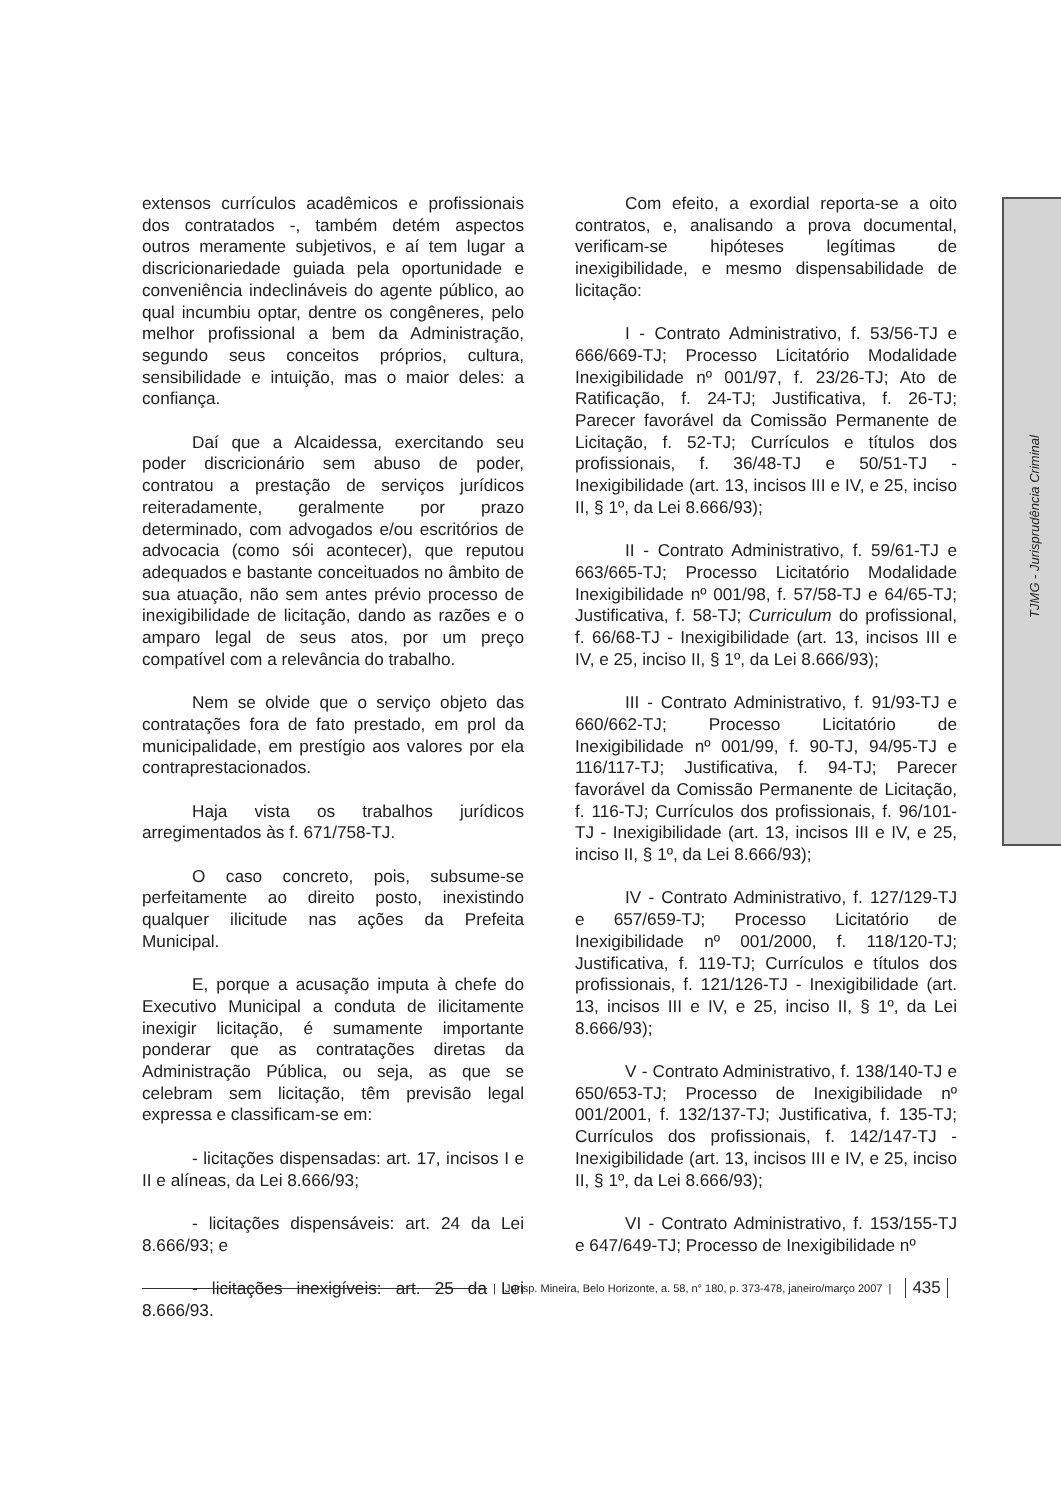extensos currículos acadêmicos e profissionais dos contratados -, também detém aspectos outros meramente subjetivos, e aí tem lugar a discricionariedade guiada pela oportunidade e conveniência indeclináveis do agente público, ao qual incumbiu optar, dentre os congêneres, pelo melhor profissional a bem da Administração, segundo seus conceitos próprios, cultura, sensibilidade e intuição, mas o maior deles: a confiança.
Daí que a Alcaidessa, exercitando seu poder discricionário sem abuso de poder, contratou a prestação de serviços jurídicos reiteradamente, geralmente por prazo determinado, com advogados e/ou escritórios de advocacia (como sói acontecer), que reputou adequados e bastante conceituados no âmbito de sua atuação, não sem antes prévio processo de inexigibilidade de licitação, dando as razões e o amparo legal de seus atos, por um preço compatível com a relevância do trabalho.
Nem se olvide que o serviço objeto das contratações fora de fato prestado, em prol da municipalidade, em prestígio aos valores por ela contraprestacionados.
Haja vista os trabalhos jurídicos arregimentados às f. 671/758-TJ.
O caso concreto, pois, subsume-se perfeitamente ao direito posto, inexistindo qualquer ilicitude nas ações da Prefeita Municipal.
E, porque a acusação imputa à chefe do Executivo Municipal a conduta de ilicitamente inexigir licitação, é sumamente importante ponderar que as contratações diretas da Administração Pública, ou seja, as que se celebram sem licitação, têm previsão legal expressa e classificam-se em:
- licitações dispensadas: art. 17, incisos I e II e alíneas, da Lei 8.666/93;
- licitações dispensáveis: art. 24 da Lei 8.666/93; e
- licitações inexigíveis: art. 25 da Lei 8.666/93.
Com efeito, a exordial reporta-se a oito contratos, e, analisando a prova documental, verificam-se hipóteses legítimas de inexigibilidade, e mesmo dispensabilidade de licitação:
I - Contrato Administrativo, f. 53/56-TJ e 666/669-TJ; Processo Licitatório Modalidade Inexigibilidade nº 001/97, f. 23/26-TJ; Ato de Ratificação, f. 24-TJ; Justificativa, f. 26-TJ; Parecer favorável da Comissão Permanente de Licitação, f. 52-TJ; Currículos e títulos dos profissionais, f. 36/48-TJ e 50/51-TJ - Inexigibilidade (art. 13, incisos III e IV, e 25, inciso II, § 1º, da Lei 8.666/93);
II - Contrato Administrativo, f. 59/61-TJ e 663/665-TJ; Processo Licitatório Modalidade Inexigibilidade nº 001/98, f. 57/58-TJ e 64/65-TJ; Justificativa, f. 58-TJ; Curriculum do profissional, f. 66/68-TJ - Inexigibilidade (art. 13, incisos III e IV, e 25, inciso II, § 1º, da Lei 8.666/93);
III - Contrato Administrativo, f. 91/93-TJ e 660/662-TJ; Processo Licitatório de Inexigibilidade nº 001/99, f. 90-TJ, 94/95-TJ e 116/117-TJ; Justificativa, f. 94-TJ; Parecer favorável da Comissão Permanente de Licitação, f. 116-TJ; Currículos dos profissionais, f. 96/101-TJ - Inexigibilidade (art. 13, incisos III e IV, e 25, inciso II, § 1º, da Lei 8.666/93);
IV - Contrato Administrativo, f. 127/129-TJ e 657/659-TJ; Processo Licitatório de Inexigibilidade nº 001/2000, f. 118/120-TJ; Justificativa, f. 119-TJ; Currículos e títulos dos profissionais, f. 121/126-TJ - Inexigibilidade (art. 13, incisos III e IV, e 25, inciso II, § 1º, da Lei 8.666/93);
V - Contrato Administrativo, f. 138/140-TJ e 650/653-TJ; Processo de Inexigibilidade nº 001/2001, f. 132/137-TJ; Justificativa, f. 135-TJ; Currículos dos profissionais, f. 142/147-TJ - Inexigibilidade (art. 13, incisos III e IV, e 25, inciso II, § 1º, da Lei 8.666/93);
VI - Contrato Administrativo, f. 153/155-TJ e 647/649-TJ; Processo de Inexigibilidade nº
TJMG - Jurisprudência Criminal
| Jurisp. Mineira, Belo Horizonte, a. 58, n° 180, p. 373-478, janeiro/março 2007 | 435